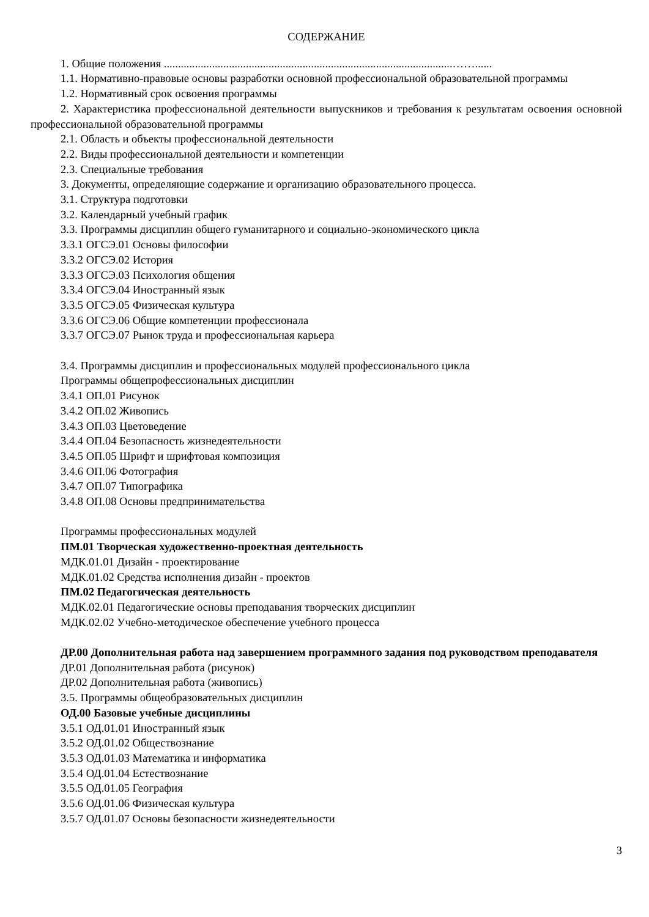СОДЕРЖАНИЕ
1. Общие положения ......................................................................................................……......
1.1. Нормативно-правовые основы разработки основной профессиональной образовательной программы
1.2. Нормативный срок освоения программы
2. Характеристика профессиональной деятельности выпускников и требования к результатам освоения основной профессиональной образовательной программы
2.1. Область и объекты профессиональной деятельности
2.2. Виды профессиональной деятельности и компетенции
2.3. Специальные требования
3. Документы, определяющие содержание и организацию образовательного процесса.
3.1. Структура подготовки
3.2. Календарный учебный график
3.3. Программы дисциплин общего гуманитарного и социально-экономического цикла
3.3.1 ОГСЭ.01 Основы философии
3.3.2 ОГСЭ.02 История
3.3.3 ОГСЭ.03 Психология общения
3.3.4 ОГСЭ.04 Иностранный язык
3.3.5 ОГСЭ.05 Физическая культура
3.3.6 ОГСЭ.06 Общие компетенции профессионала
3.3.7 ОГСЭ.07 Рынок труда и профессиональная карьера
3.4. Программы дисциплин и профессиональных модулей профессионального цикла
Программы общепрофессиональных дисциплин
3.4.1 ОП.01 Рисунок
3.4.2 ОП.02 Живопись
3.4.3 ОП.03 Цветоведение
3.4.4 ОП.04 Безопасность жизнедеятельности
3.4.5 ОП.05 Шрифт и шрифтовая композиция
3.4.6 ОП.06 Фотография
3.4.7 ОП.07 Типографика
3.4.8 ОП.08 Основы предпринимательства
Программы профессиональных модулей
ПМ.01 Творческая художественно-проектная деятельность
МДК.01.01 Дизайн - проектирование
МДК.01.02 Средства исполнения дизайн - проектов
ПМ.02 Педагогическая деятельность
МДК.02.01 Педагогические основы преподавания творческих дисциплин
МДК.02.02 Учебно-методическое обеспечение учебного процесса
ДР.00 Дополнительная работа над завершением программного задания под руководством преподавателя
ДР.01 Дополнительная работа (рисунок)
ДР.02 Дополнительная работа (живопись)
3.5. Программы общеобразовательных дисциплин
ОД.00 Базовые учебные дисциплины
3.5.1 ОД.01.01 Иностранный язык
3.5.2 ОД.01.02 Обществознание
3.5.3 ОД.01.03 Математика и информатика
3.5.4 ОД.01.04 Естествознание
3.5.5 ОД.01.05 География
3.5.6 ОД.01.06 Физическая культура
3.5.7 ОД.01.07 Основы безопасности жизнедеятельности
3